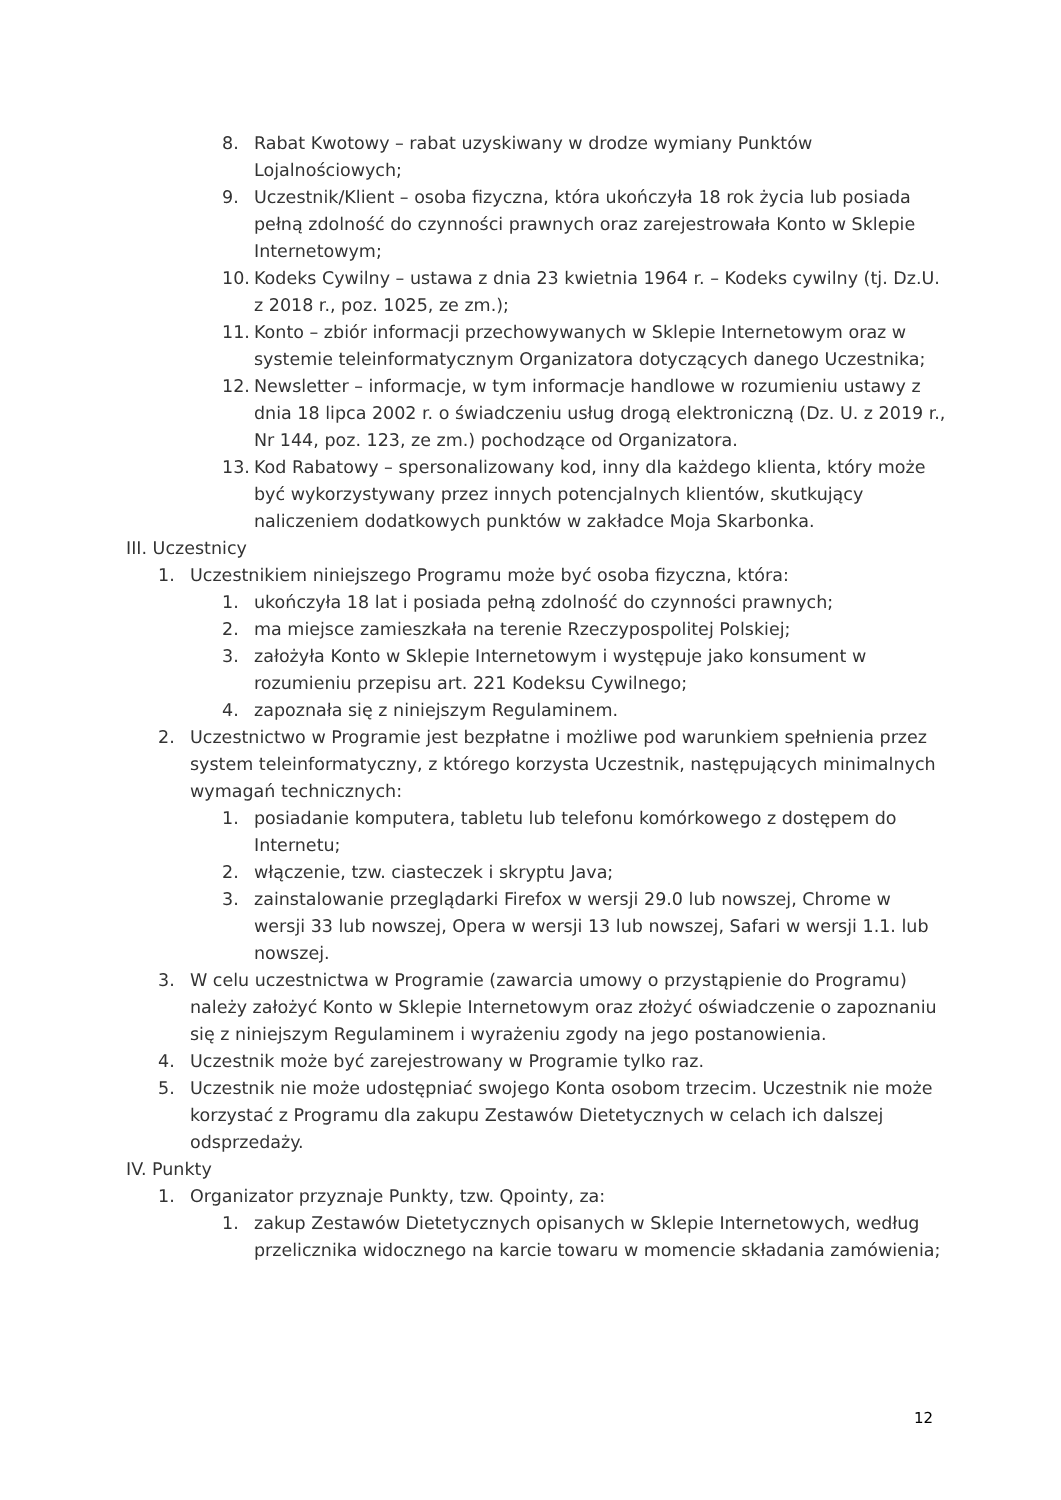8. Rabat Kwotowy – rabat uzyskiwany w drodze wymiany Punktów Lojalnościowych;
9. Uczestnik/Klient – osoba fizyczna, która ukończyła 18 rok życia lub posiada pełną zdolność do czynności prawnych oraz zarejestrowała Konto w Sklepie Internetowym;
10. Kodeks Cywilny – ustawa z dnia 23 kwietnia 1964 r. – Kodeks cywilny (tj. Dz.U. z 2018 r., poz. 1025, ze zm.);
11. Konto – zbiór informacji przechowywanych w Sklepie Internetowym oraz w systemie teleinformatycznym Organizatora dotyczących danego Uczestnika;
12. Newsletter – informacje, w tym informacje handlowe w rozumieniu ustawy z dnia 18 lipca 2002 r. o świadczeniu usług drogą elektroniczną (Dz. U. z 2019 r., Nr 144, poz. 123, ze zm.) pochodzące od Organizatora.
13. Kod Rabatowy – spersonalizowany kod, inny dla każdego klienta, który może być wykorzystywany przez innych potencjalnych klientów, skutkujący naliczeniem dodatkowych punktów w zakładce Moja Skarbonka.
III. Uczestnicy
1. Uczestnikiem niniejszego Programu może być osoba fizyczna, która:
1. ukończyła 18 lat i posiada pełną zdolność do czynności prawnych;
2. ma miejsce zamieszkała na terenie Rzeczypospolitej Polskiej;
3. założyła Konto w Sklepie Internetowym i występuje jako konsument w rozumieniu przepisu art. 221 Kodeksu Cywilnego;
4. zapoznała się z niniejszym Regulaminem.
2. Uczestnictwo w Programie jest bezpłatne i możliwe pod warunkiem spełnienia przez system teleinformatyczny, z którego korzysta Uczestnik, następujących minimalnych wymagań technicznych:
1. posiadanie komputera, tabletu lub telefonu komórkowego z dostępem do Internetu;
2. włączenie, tzw. ciasteczek i skryptu Java;
3. zainstalowanie przeglądarki Firefox w wersji 29.0 lub nowszej, Chrome w wersji 33 lub nowszej, Opera w wersji 13 lub nowszej, Safari w wersji 1.1. lub nowszej.
3. W celu uczestnictwa w Programie (zawarcia umowy o przystąpienie do Programu) należy założyć Konto w Sklepie Internetowym oraz złożyć oświadczenie o zapoznaniu się z niniejszym Regulaminem i wyrażeniu zgody na jego postanowienia.
4. Uczestnik może być zarejestrowany w Programie tylko raz.
5. Uczestnik nie może udostępniać swojego Konta osobom trzecim. Uczestnik nie może korzystać z Programu dla zakupu Zestawów Dietetycznych w celach ich dalszej odsprzedaży.
IV. Punkty
1. Organizator przyznaje Punkty, tzw. Qpointy, za:
1. zakup Zestawów Dietetycznych opisanych w Sklepie Internetowych, według przelicznika widocznego na karcie towaru w momencie składania zamówienia;
12